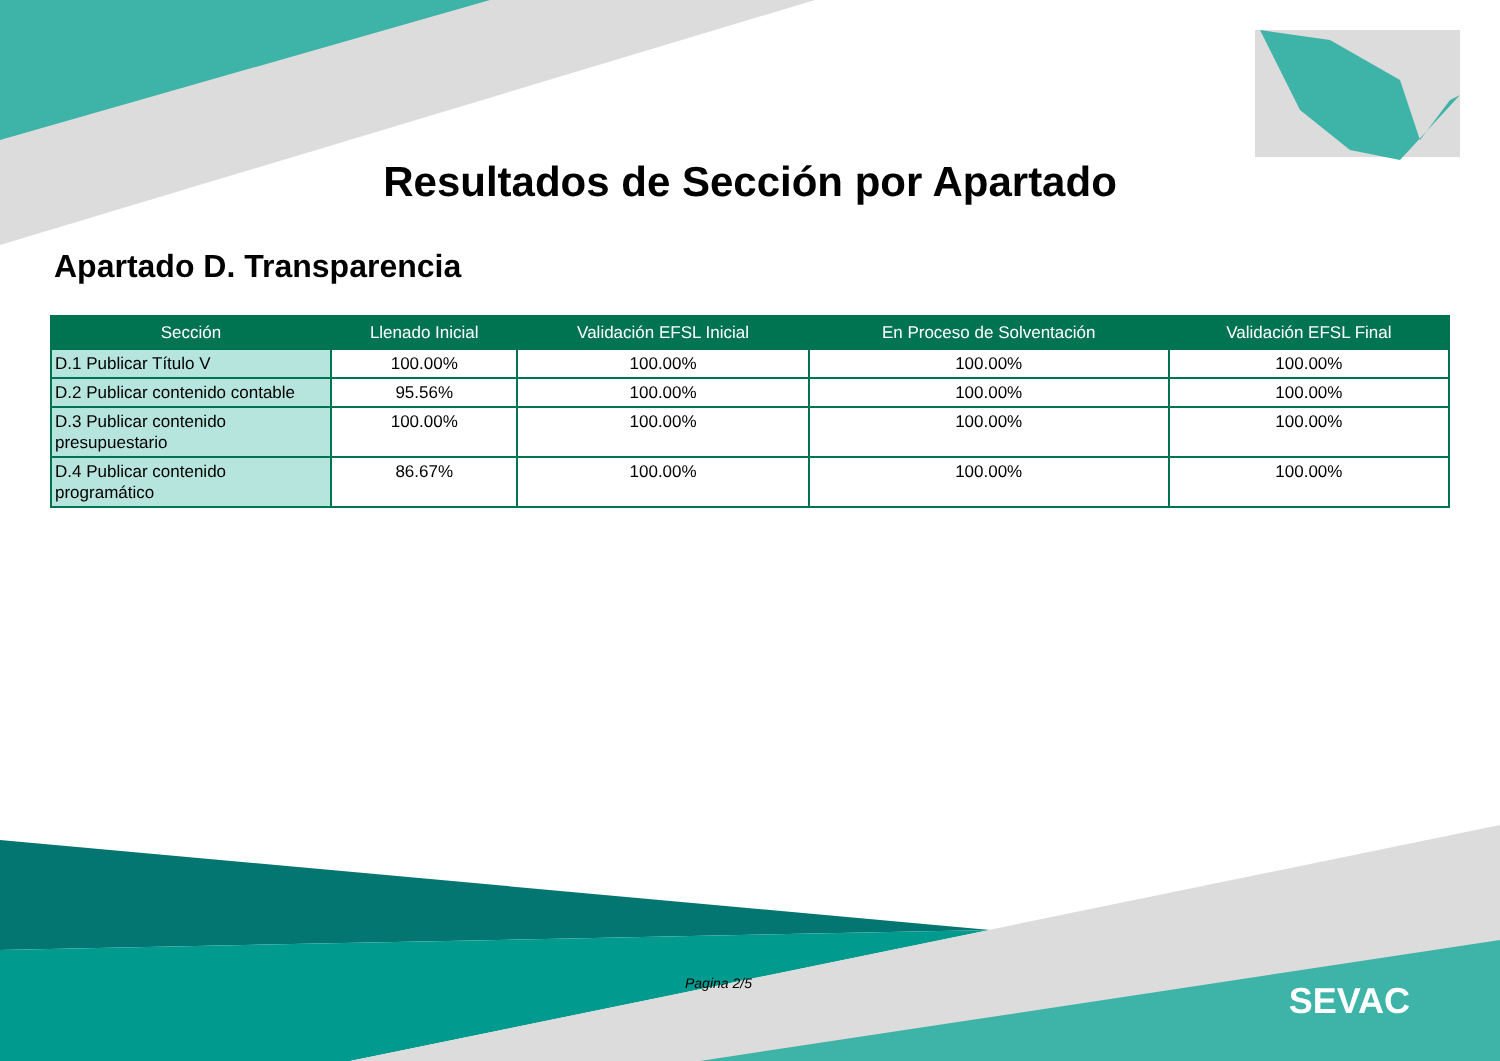Resultados de Sección por Apartado
Apartado D. Transparencia
| Sección | Llenado Inicial | Validación EFSL Inicial | En Proceso de Solventación | Validación EFSL Final |
| --- | --- | --- | --- | --- |
| D.1 Publicar Título V | 100.00% | 100.00% | 100.00% | 100.00% |
| D.2 Publicar contenido contable | 95.56% | 100.00% | 100.00% | 100.00% |
| D.3 Publicar contenido presupuestario | 100.00% | 100.00% | 100.00% | 100.00% |
| D.4 Publicar contenido programático | 86.67% | 100.00% | 100.00% | 100.00% |
Pagina 2/5 SEVAC